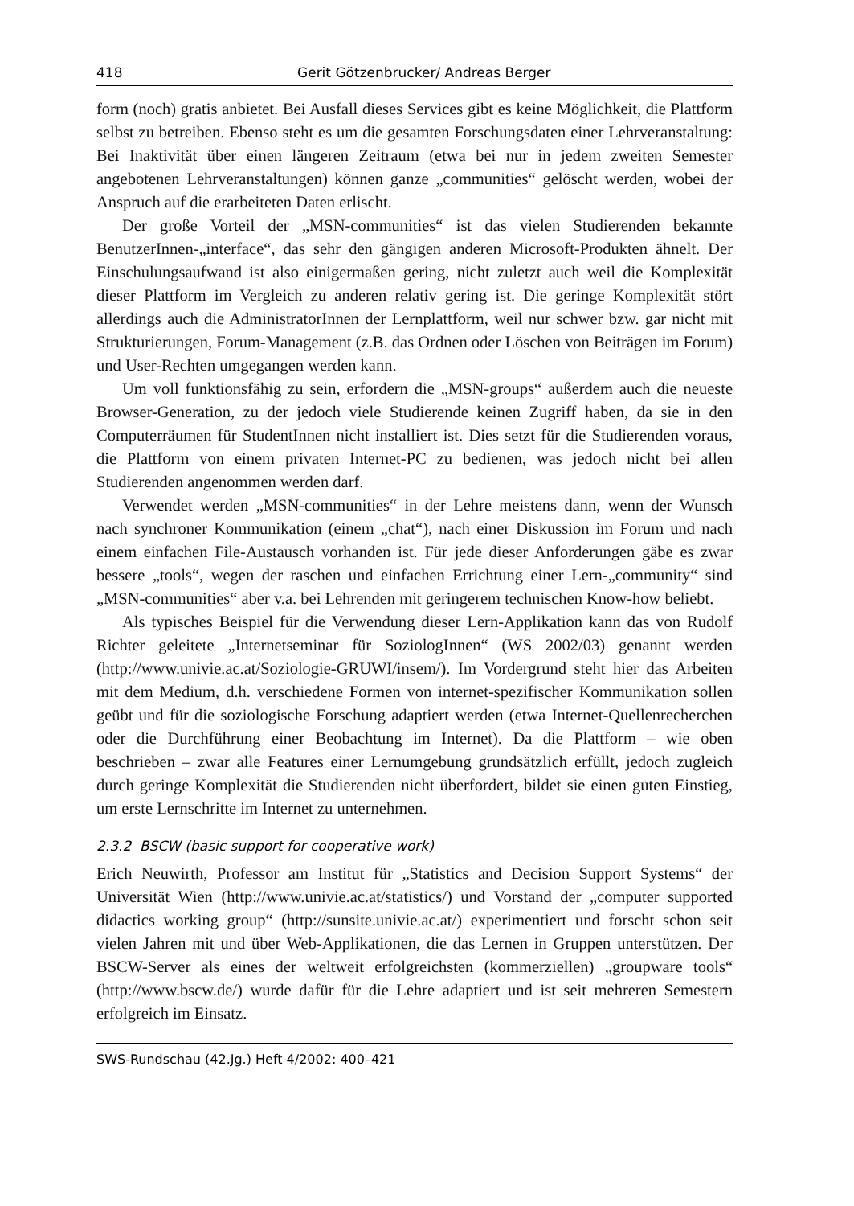418 Gerit Götzenbrucker/ Andreas Berger
form (noch) gratis anbietet. Bei Ausfall dieses Services gibt es keine Möglichkeit, die Plattform selbst zu betreiben. Ebenso steht es um die gesamten Forschungsdaten einer Lehrveranstaltung: Bei Inaktivität über einen längeren Zeitraum (etwa bei nur in jedem zweiten Semester angebotenen Lehrveranstaltungen) können ganze „communities“ gelöscht werden, wobei der Anspruch auf die erarbeiteten Daten erlischt.
Der große Vorteil der „MSN-communities“ ist das vielen Studierenden bekannte BenutzerInnen-„interface“, das sehr den gängigen anderen Microsoft-Produkten ähnelt. Der Einschulungsaufwand ist also einigermaßen gering, nicht zuletzt auch weil die Komplexität dieser Plattform im Vergleich zu anderen relativ gering ist. Die geringe Komplexität stört allerdings auch die AdministratorInnen der Lernplattform, weil nur schwer bzw. gar nicht mit Strukturierungen, Forum-Management (z.B. das Ordnen oder Löschen von Beiträgen im Forum) und User-Rechten umgegangen werden kann.
Um voll funktionsfähig zu sein, erfordern die „MSN-groups“ außerdem auch die neueste Browser-Generation, zu der jedoch viele Studierende keinen Zugriff haben, da sie in den Computerräumen für StudentInnen nicht installiert ist. Dies setzt für die Studierenden voraus, die Plattform von einem privaten Internet-PC zu bedienen, was jedoch nicht bei allen Studierenden angenommen werden darf.
Verwendet werden „MSN-communities“ in der Lehre meistens dann, wenn der Wunsch nach synchroner Kommunikation (einem „chat“), nach einer Diskussion im Forum und nach einem einfachen File-Austausch vorhanden ist. Für jede dieser Anforderungen gäbe es zwar bessere „tools“, wegen der raschen und einfachen Errichtung einer Lern-„community“ sind „MSN-communities“ aber v.a. bei Lehrenden mit geringerem technischen Know-how beliebt.
Als typisches Beispiel für die Verwendung dieser Lern-Applikation kann das von Rudolf Richter geleitete „Internetseminar für SoziologInnen“ (WS 2002/03) genannt werden (http://www.univie.ac.at/Soziologie-GRUWI/insem/). Im Vordergrund steht hier das Arbeiten mit dem Medium, d.h. verschiedene Formen von internet-spezifischer Kommunikation sollen geübt und für die soziologische Forschung adaptiert werden (etwa Internet-Quellenrecherchen oder die Durchführung einer Beobachtung im Internet). Da die Plattform – wie oben beschrieben – zwar alle Features einer Lernumgebung grundsätzlich erfüllt, jedoch zugleich durch geringe Komplexität die Studierenden nicht überfordert, bildet sie einen guten Einstieg, um erste Lernschritte im Internet zu unternehmen.
2.3.2 BSCW (basic support for cooperative work)
Erich Neuwirth, Professor am Institut für „Statistics and Decision Support Systems“ der Universität Wien (http://www.univie.ac.at/statistics/) und Vorstand der „computer supported didactics working group“ (http://sunsite.univie.ac.at/) experimentiert und forscht schon seit vielen Jahren mit und über Web-Applikationen, die das Lernen in Gruppen unterstützen. Der BSCW-Server als eines der weltweit erfolgreichsten (kommerziellen) „groupware tools“ (http://www.bscw.de/) wurde dafür für die Lehre adaptiert und ist seit mehreren Semestern erfolgreich im Einsatz.
SWS-Rundschau (42.Jg.) Heft 4/2002: 400–421